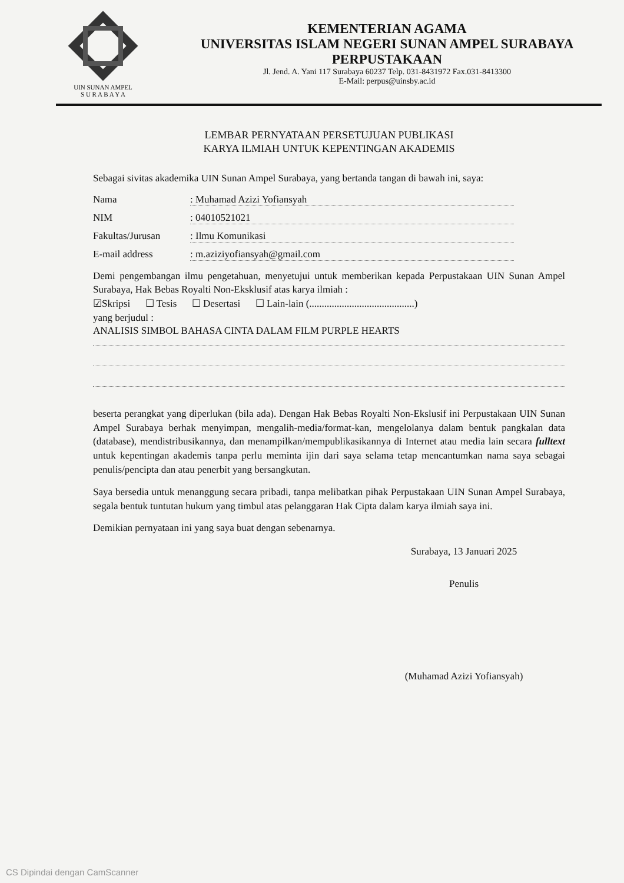UIN SUNAN AMPEL
S U R A B A Y A
KEMENTERIAN AGAMA
UNIVERSITAS ISLAM NEGERI SUNAN AMPEL SURABAYA
PERPUSTAKAAN
Jl. Jend. A. Yani 117 Surabaya 60237 Telp. 031-8431972 Fax.031-8413300
E-Mail: perpus@uinsby.ac.id
LEMBAR PERNYATAAN PERSETUJUAN PUBLIKASI
KARYA ILMIAH UNTUK KEPENTINGAN AKADEMIS
Sebagai sivitas akademika UIN Sunan Ampel Surabaya, yang bertanda tangan di bawah ini, saya:
Nama: Muhamad Azizi Yofiansyah
NIM: 04010521021
Fakultas/Jurusan: Ilmu Komunikasi
E-mail address: m.aziziyofiansyah@gmail.com
Demi pengembangan ilmu pengetahuan, menyetujui untuk memberikan kepada Perpustakaan UIN Sunan Ampel Surabaya, Hak Bebas Royalti Non-Eksklusif atas karya ilmiah :
☑Skripsi ☐ Tesis ☐ Desertasi ☐ Lain-lain (..........................................)
yang berjudul :
ANALISIS SIMBOL BAHASA CINTA DALAM FILM PURPLE HEARTS
beserta perangkat yang diperlukan (bila ada). Dengan Hak Bebas Royalti Non-Ekslusif ini Perpustakaan UIN Sunan Ampel Surabaya berhak menyimpan, mengalih-media/format-kan, mengelolanya dalam bentuk pangkalan data (database), mendistribusikannya, dan menampilkan/mempublikasikannya di Internet atau media lain secara fulltext untuk kepentingan akademis tanpa perlu meminta ijin dari saya selama tetap mencantumkan nama saya sebagai penulis/pencipta dan atau penerbit yang bersangkutan.
Saya bersedia untuk menanggung secara pribadi, tanpa melibatkan pihak Perpustakaan UIN Sunan Ampel Surabaya, segala bentuk tuntutan hukum yang timbul atas pelanggaran Hak Cipta dalam karya ilmiah saya ini.
Demikian pernyataan ini yang saya buat dengan sebenarnya.
Surabaya, 13 Januari 2025
Penulis
(Muhamad Azizi Yofiansyah)
CS Dipindai dengan CamScanner